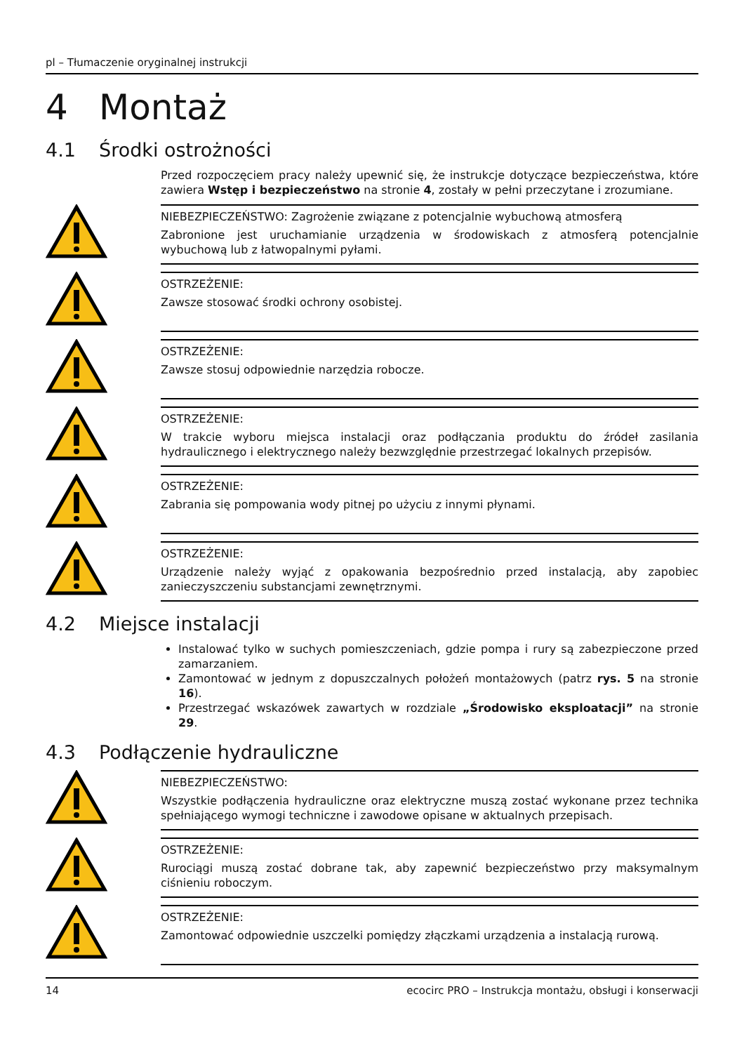pl – Tłumaczenie oryginalnej instrukcji
4 Montaż
4.1 Środki ostrożności
Przed rozpoczęciem pracy należy upewnić się, że instrukcje dotyczące bezpieczeństwa, które zawiera Wstęp i bezpieczeństwo na stronie 4, zostały w pełni przeczytane i zrozumiane.
NIEBEZPIECZEŃSTWO: Zagrożenie związane z potencjalnie wybuchową atmosferą
Zabronione jest uruchamianie urządzenia w środowiskach z atmosferą potencjalnie wybuchową lub z łatwopalnymi pyłami.
OSTRZEŻENIE:
Zawsze stosować środki ochrony osobistej.
OSTRZEŻENIE:
Zawsze stosuj odpowiednie narzędzia robocze.
OSTRZEŻENIE:
W trakcie wyboru miejsca instalacji oraz podłączania produktu do źródeł zasilania hydraulicznego i elektrycznego należy bezwzględnie przestrzegać lokalnych przepisów.
OSTRZEŻENIE:
Zabrania się pompowania wody pitnej po użyciu z innymi płynami.
OSTRZEŻENIE:
Urządzenie należy wyjąć z opakowania bezpośrednio przed instalacją, aby zapobiec zanieczyszczeniu substancjami zewnętrznymi.
4.2 Miejsce instalacji
Instalować tylko w suchych pomieszczeniach, gdzie pompa i rury są zabezpieczone przed zamarzaniem.
Zamontować w jednym z dopuszczalnych położeń montażowych (patrz rys. 5 na stronie 16).
Przestrzegać wskazówek zawartych w rozdziale „Środowisko eksploatacji” na stronie 29.
4.3 Podłączenie hydrauliczne
NIEBEZPIECZEŃSTWO:
Wszystkie podłączenia hydrauliczne oraz elektryczne muszą zostać wykonane przez technika spełniającego wymogi techniczne i zawodowe opisane w aktualnych przepisach.
OSTRZEŻENIE:
Rurociągi muszą zostać dobrane tak, aby zapewnić bezpieczeństwo przy maksymalnym ciśnieniu roboczym.
OSTRZEŻENIE:
Zamontować odpowiednie uszczelki pomiędzy złączkami urządzenia a instalacją rurową.
14 ecocirc PRO – Instrukcja montażu, obsługi i konserwacji